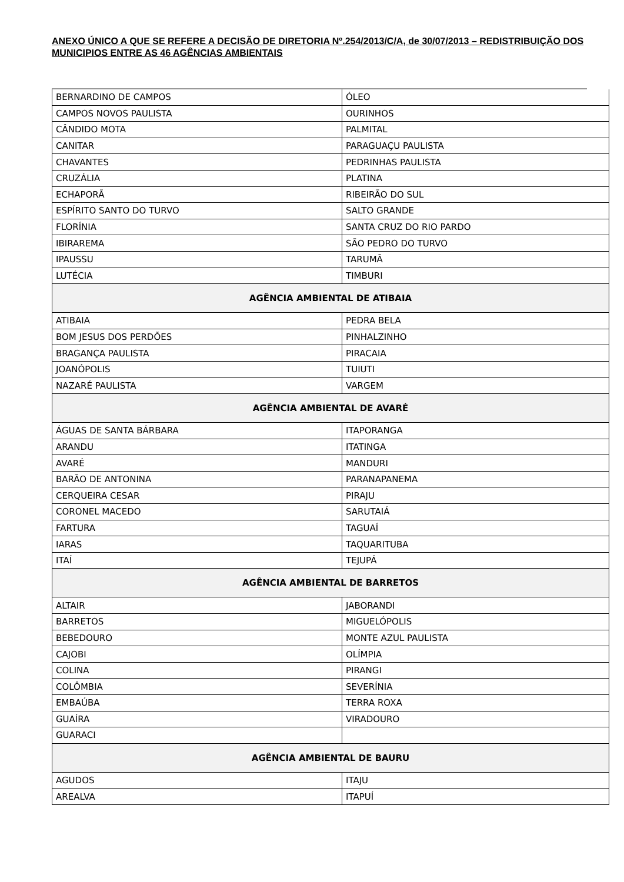ANEXO ÚNICO A QUE SE REFERE A DECISÃO DE DIRETORIA Nº.254/2013/C/A, de 30/07/2013 – REDISTRIBUIÇÃO DOS MUNICIPIOS ENTRE AS 46 AGÊNCIAS AMBIENTAIS
| BERNARDINO DE CAMPOS | ÓLEO |
| CAMPOS NOVOS PAULISTA | OURINHOS |
| CÂNDIDO MOTA | PALMITAL |
| CANITAR | PARAGUAÇU PAULISTA |
| CHAVANTES | PEDRINHAS PAULISTA |
| CRUZÁLIA | PLATINA |
| ECHAPORÃ | RIBEIRÃO DO SUL |
| ESPÍRITO SANTO DO TURVO | SALTO GRANDE |
| FLORÍNIA | SANTA CRUZ DO RIO PARDO |
| IBIRAREMA | SÃO PEDRO DO TURVO |
| IPAUSSU | TARUMÃ |
| LUTÉCIA | TIMBURI |
| AGÊNCIA AMBIENTAL DE ATIBAIA | |
| ATIBAIA | PEDRA BELA |
| BOM JESUS DOS PERDÕES | PINHALZINHO |
| BRAGANÇA PAULISTA | PIRACAIA |
| JOANÓPOLIS | TUIUTI |
| NAZARÉ PAULISTA | VARGEM |
| AGÊNCIA AMBIENTAL DE AVARÉ | |
| ÁGUAS DE SANTA BÁRBARA | ITAPORANGA |
| ARANDU | ITATINGA |
| AVARÉ | MANDURI |
| BARÃO DE ANTONINA | PARANAPANEMA |
| CERQUEIRA CESAR | PIRAJU |
| CORONEL MACEDO | SARUTAIÁ |
| FARTURA | TAGUAÍ |
| IARAS | TAQUARITUBA |
| ITAÍ | TEJUPÁ |
| AGÊNCIA AMBIENTAL DE BARRETOS | |
| ALTAIR | JABORANDI |
| BARRETOS | MIGUELÓPOLIS |
| BEBEDOURO | MONTE AZUL PAULISTA |
| CAJOBI | OLÍMPIA |
| COLINA | PIRANGI |
| COLÔMBIA | SEVERÍNIA |
| EMBAÚBA | TERRA ROXA |
| GUAÍRA | VIRADOURO |
| GUARACI | |
| AGÊNCIA AMBIENTAL DE BAURU | |
| AGUDOS | ITAJU |
| AREALVA | ITAPUÍ |